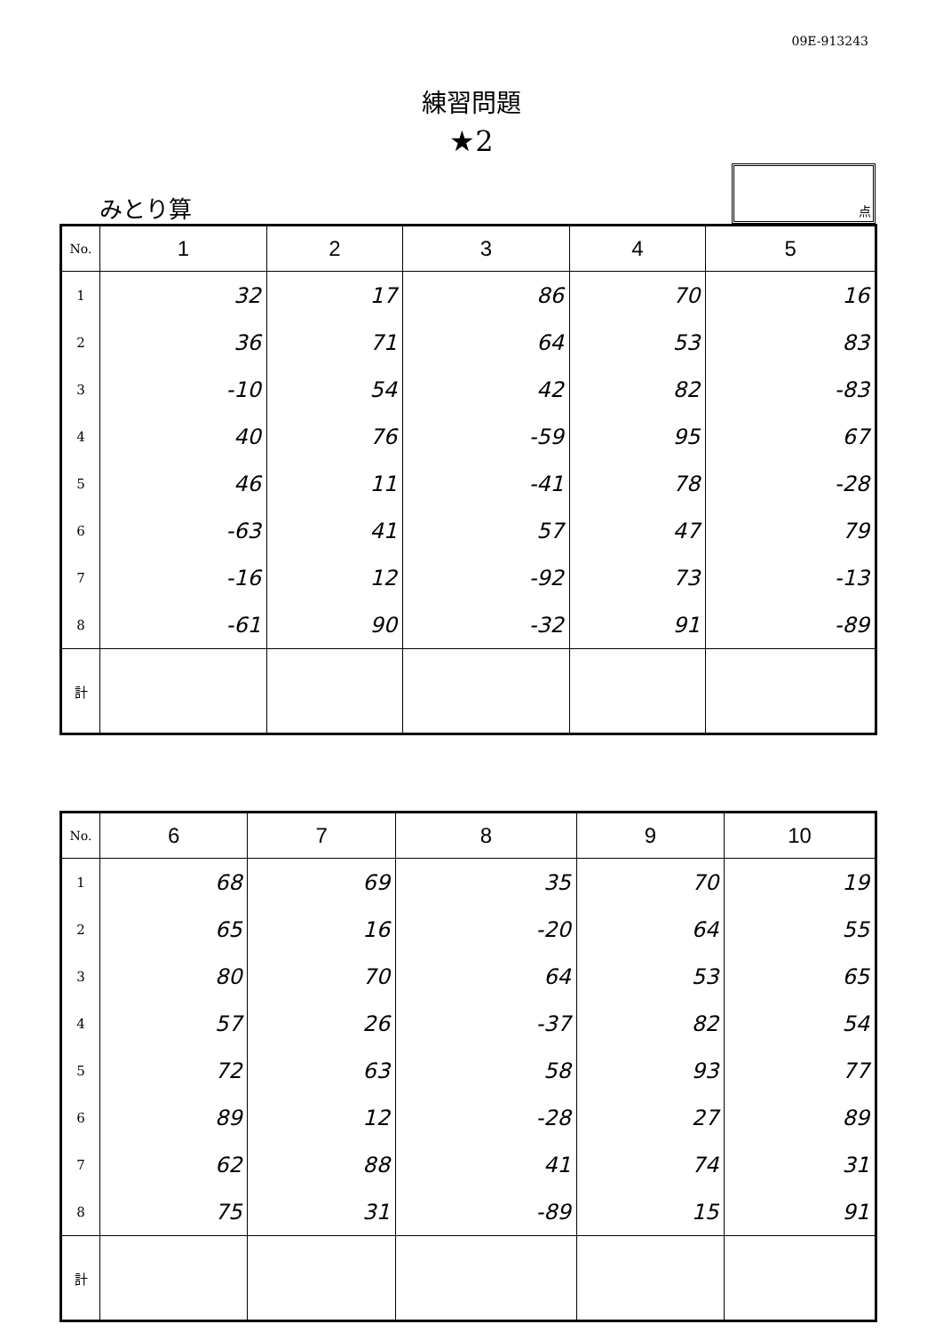09E-913243
練習問題
★2
みとり算
点
| No. | 1 | 2 | 3 | 4 | 5 |
| --- | --- | --- | --- | --- | --- |
| 1 | 32 | 17 | 86 | 70 | 16 |
| 2 | 36 | 71 | 64 | 53 | 83 |
| 3 | -10 | 54 | 42 | 82 | -83 |
| 4 | 40 | 76 | -59 | 95 | 67 |
| 5 | 46 | 11 | -41 | 78 | -28 |
| 6 | -63 | 41 | 57 | 47 | 79 |
| 7 | -16 | 12 | -92 | 73 | -13 |
| 8 | -61 | 90 | -32 | 91 | -89 |
| 計 | | | | | |
| No. | 6 | 7 | 8 | 9 | 10 |
| --- | --- | --- | --- | --- | --- |
| 1 | 68 | 69 | 35 | 70 | 19 |
| 2 | 65 | 16 | -20 | 64 | 55 |
| 3 | 80 | 70 | 64 | 53 | 65 |
| 4 | 57 | 26 | -37 | 82 | 54 |
| 5 | 72 | 63 | 58 | 93 | 77 |
| 6 | 89 | 12 | -28 | 27 | 89 |
| 7 | 62 | 88 | 41 | 74 | 31 |
| 8 | 75 | 31 | -89 | 15 | 91 |
| 計 | | | | | |